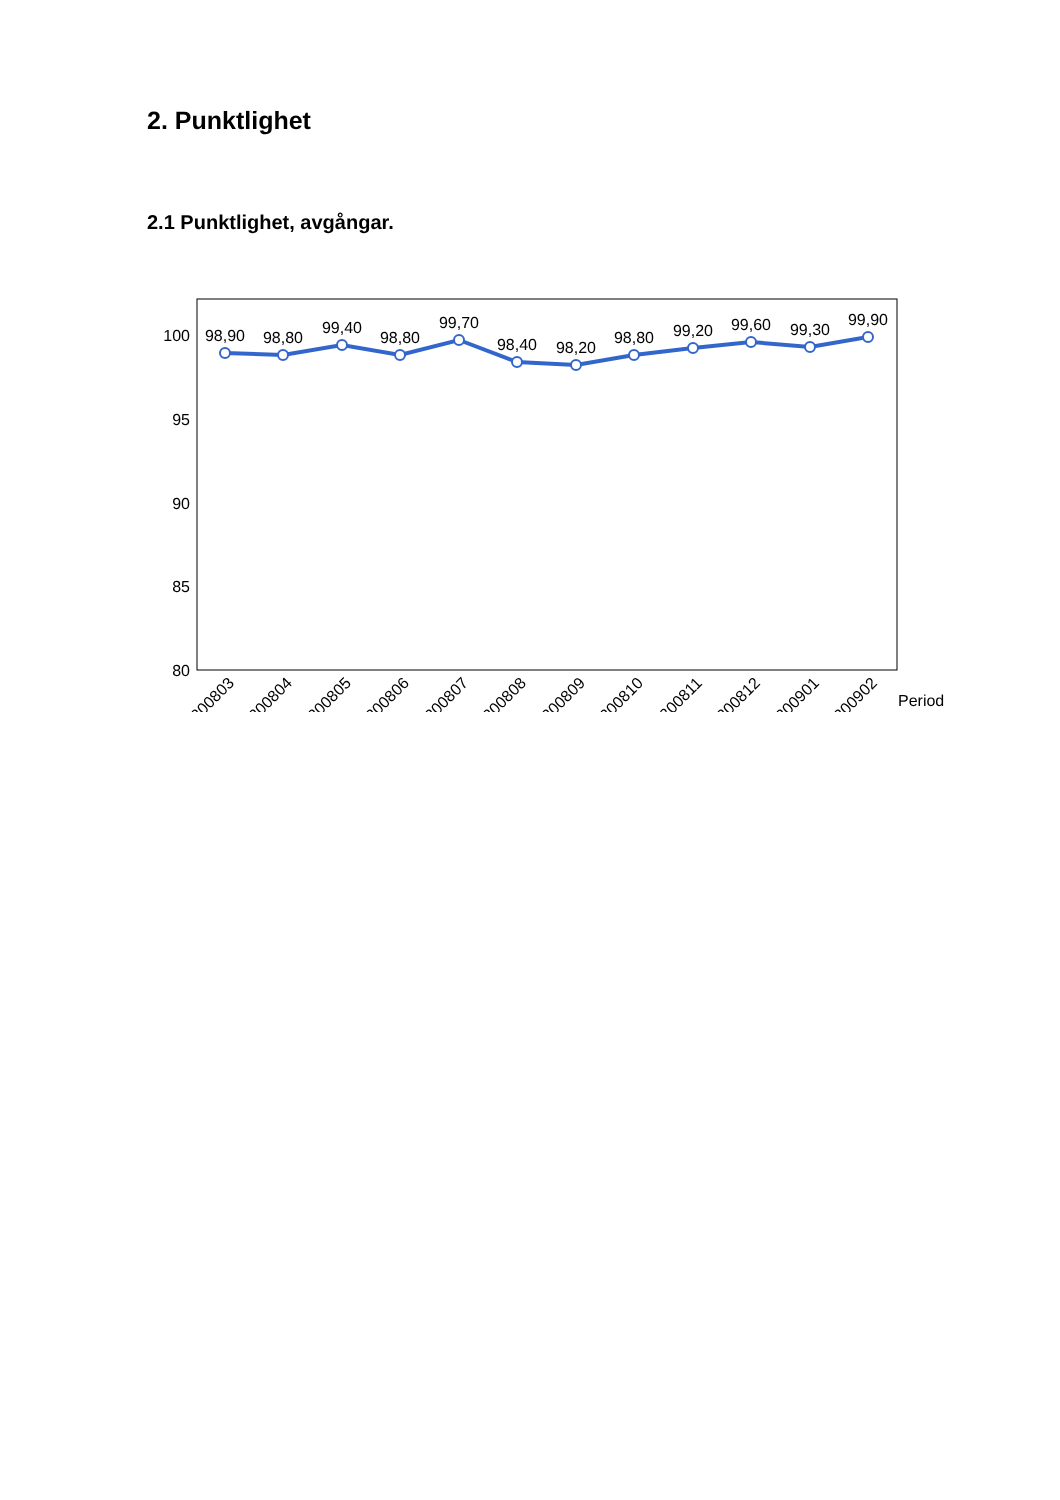2. Punktlighet
2.1 Punktlighet, avgångar.
100
95
90
85
80
98,90
98,80
99,40
98,80
99,70
98,40
98,20
98,80
99,20
99,60
99,30
99,90
200803
200804
200805
200806
200807
200808
200809
200810
200811
200812
200901
200902
Period